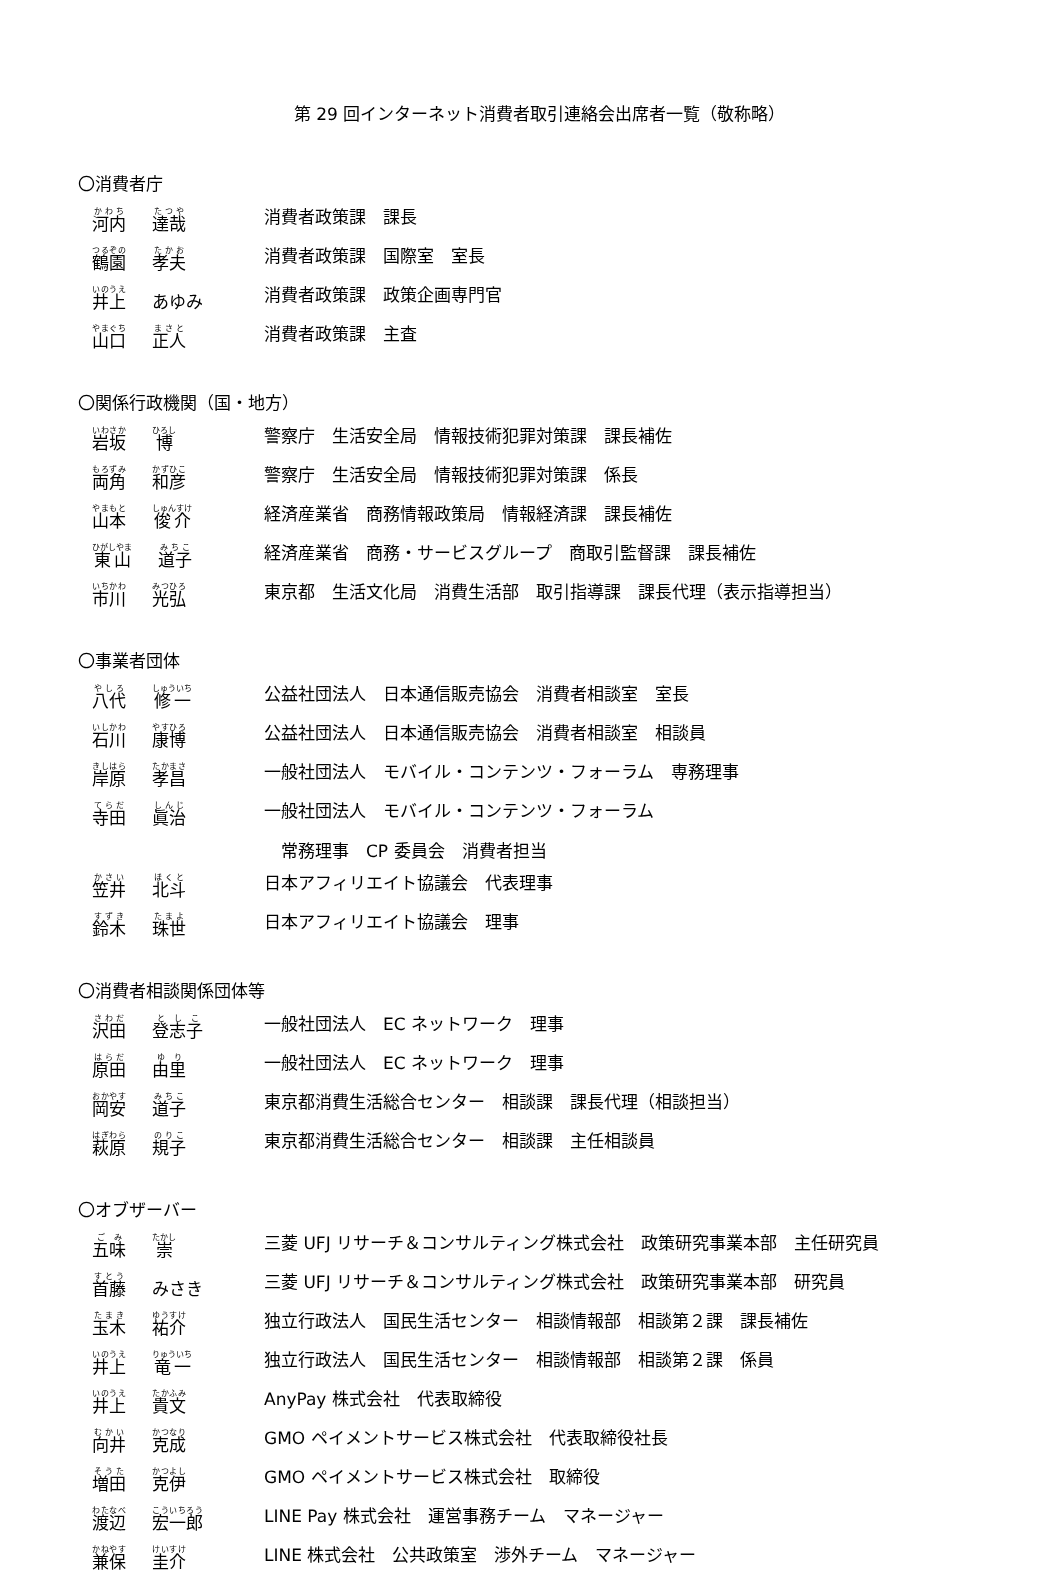第 29 回インターネット消費者取引連絡会出席者一覧（敬称略）
〇消費者庁
河内 達哉
消費者政策課　課長
鶴園 孝夫
消費者政策課　国際室　室長
井上 あゆみ 消費者政策課　政策企画専門官
山口 正人
消費者政策課　主査
〇関係行政機関（国・地方）
岩坂 博
警察庁　生活安全局　情報技術犯罪対策課　課長補佐
両角 和彦
警察庁　生活安全局　情報技術犯罪対策課　係長
山本 俊介
経済産業省　商務情報政策局　情報経済課　課長補佐
東山 道子
経済産業省　商務・サービスグループ　商取引監督課　課長補佐
市川 光弘
東京都　生活文化局　消費生活部　取引指導課　課長代理（表示指導担当）
〇事業者団体
八代 修一
公益社団法人　日本通信販売協会　消費者相談室　室長
石川 康博
公益社団法人　日本通信販売協会　消費者相談室　相談員
岸原 孝昌
一般社団法人　モバイル・コンテンツ・フォーラム　専務理事
寺田 眞治
一般社団法人　モバイル・コンテンツ・フォーラム
　常務理事　CP 委員会　消費者担当
笠井 北斗
日本アフィリエイト協議会　代表理事
鈴木 珠世
日本アフィリエイト協議会　理事
〇消費者相談関係団体等
沢田 登志子
一般社団法人　EC ネットワーク　理事
原田 由里
一般社団法人　EC ネットワーク　理事
岡安 道子
東京都消費生活総合センター　相談課　課長代理（相談担当）
萩原 規子
東京都消費生活総合センター　相談課　主任相談員
〇オブザーバー
五味 崇
三菱 UFJ リサーチ＆コンサルティング株式会社　政策研究事業本部　主任研究員
首藤 みさき 三菱 UFJ リサーチ＆コンサルティング株式会社　政策研究事業本部　研究員
玉木 祐介
独立行政法人　国民生活センター　相談情報部　相談第２課　課長補佐
井上 竜一
独立行政法人　国民生活センター　相談情報部　相談第２課　係員
井上 貴文
AnyPay 株式会社　代表取締役
向井 克成
GMO ペイメントサービス株式会社　代表取締役社長
増田 克伊
GMO ペイメントサービス株式会社　取締役
渡辺 宏一郎
LINE Pay 株式会社　運営事務チーム　マネージャー
兼保 圭介
LINE 株式会社　公共政策室　渉外チーム　マネージャー